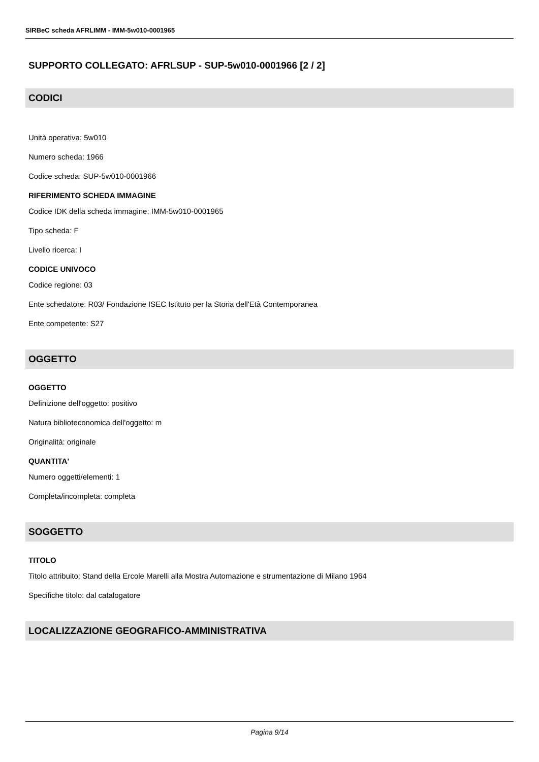SIRBeC scheda AFRLIMM - IMM-5w010-0001965
SUPPORTO COLLEGATO: AFRLSUP - SUP-5w010-0001966 [2 / 2]
CODICI
Unità operativa: 5w010
Numero scheda: 1966
Codice scheda: SUP-5w010-0001966
RIFERIMENTO SCHEDA IMMAGINE
Codice IDK della scheda immagine: IMM-5w010-0001965
Tipo scheda: F
Livello ricerca: I
CODICE UNIVOCO
Codice regione: 03
Ente schedatore: R03/ Fondazione ISEC Istituto per la Storia dell'Età Contemporanea
Ente competente: S27
OGGETTO
OGGETTO
Definizione dell'oggetto: positivo
Natura biblioteconomica dell'oggetto: m
Originalità: originale
QUANTITA'
Numero oggetti/elementi: 1
Completa/incompleta: completa
SOGGETTO
TITOLO
Titolo attribuito: Stand della Ercole Marelli alla Mostra Automazione e strumentazione di Milano 1964
Specifiche titolo: dal catalogatore
LOCALIZZAZIONE GEOGRAFICO-AMMINISTRATIVA
Pagina 9/14